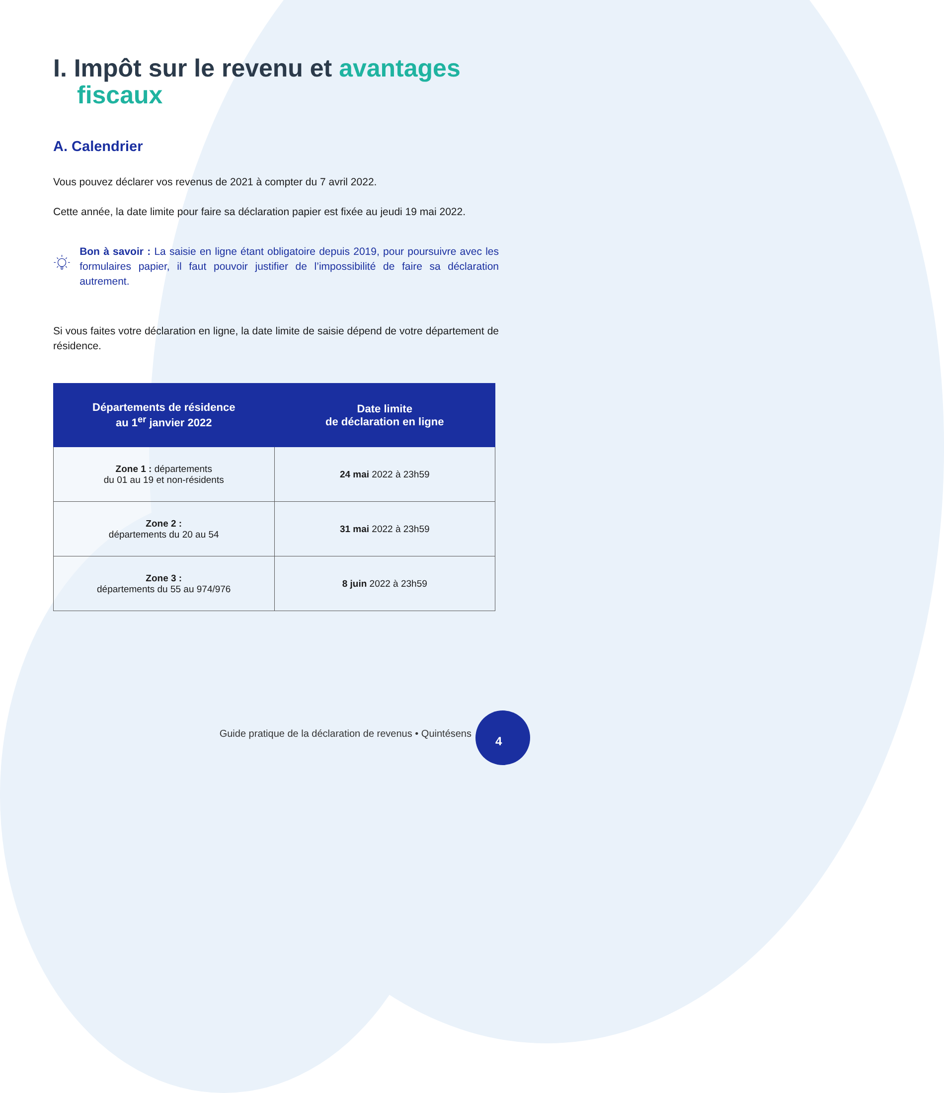I. Impôt sur le revenu et avantages fiscaux
A. Calendrier
Vous pouvez déclarer vos revenus de 2021 à compter du 7 avril 2022.
Cette année, la date limite pour faire sa déclaration papier est fixée au jeudi 19 mai 2022.
Bon à savoir : La saisie en ligne étant obligatoire depuis 2019, pour poursuivre avec les formulaires papier, il faut pouvoir justifier de l’impossibilité de faire sa déclaration autrement.
Si vous faites votre déclaration en ligne, la date limite de saisie dépend de votre département de résidence.
| Départements de résidence au 1<sup>er</sup> janvier 2022 | Date limite de déclaration en ligne |
| --- | --- |
| Zone 1 : départements du 01 au 19 et non-résidents | 24 mai 2022 à 23h59 |
| Zone 2 : départements du 20 au 54 | 31 mai 2022 à 23h59 |
| Zone 3 : départements du 55 au 974/976 | 8 juin 2022 à 23h59 |
Guide pratique de la déclaration de revenus • Quintésens
4